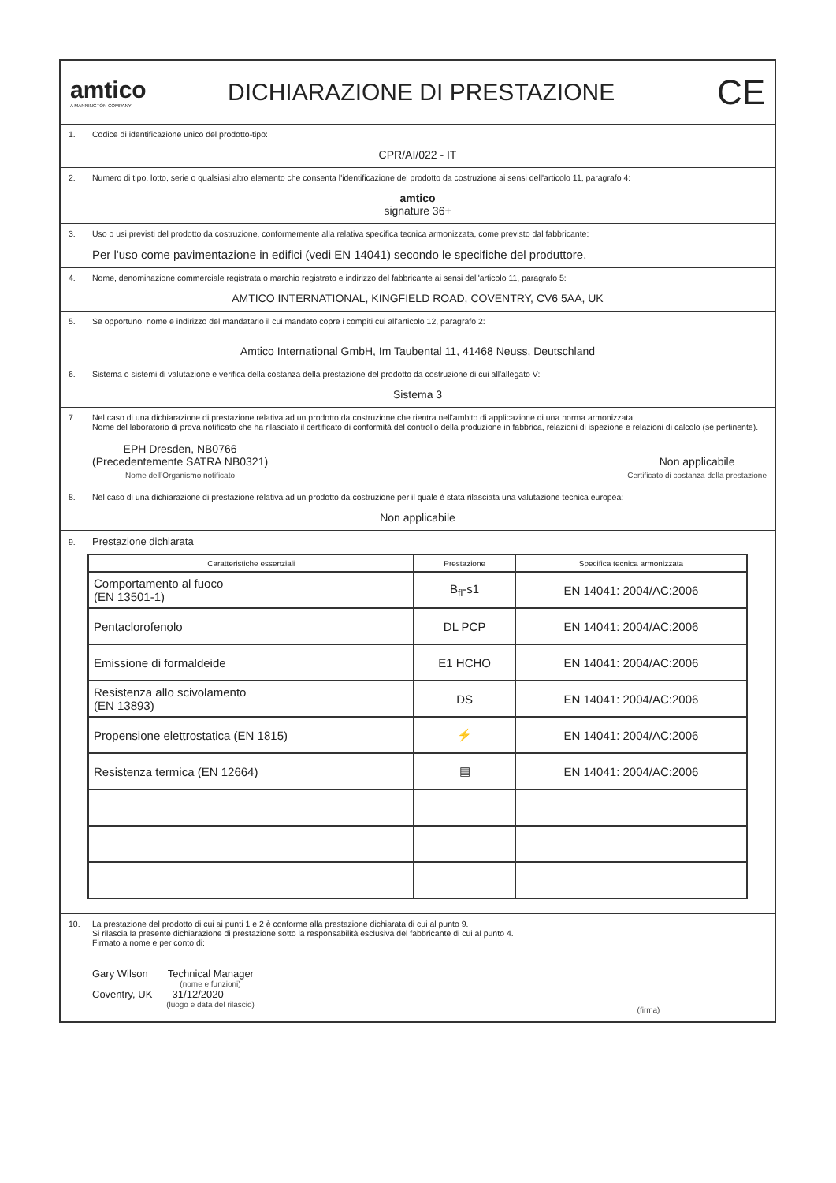amtico
A MANNINGTON COMPANY
DICHIARAZIONE DI PRESTAZIONE
CE
1. Codice di identificazione unico del prodotto-tipo:
CPR/AI/022 - IT
2. Numero di tipo, lotto, serie o qualsiasi altro elemento che consenta l'identificazione del prodotto da costruzione ai sensi dell'articolo 11, paragrafo 4:
amtico
signature 36+
3. Uso o usi previsti del prodotto da costruzione, conformemente alla relativa specifica tecnica armonizzata, come previsto dal fabbricante:
Per l'uso come pavimentazione in edifici (vedi EN 14041) secondo le specifiche del produttore.
4. Nome, denominazione commerciale registrata o marchio registrato e indirizzo del fabbricante ai sensi dell'articolo 11, paragrafo 5:
AMTICO INTERNATIONAL, KINGFIELD ROAD, COVENTRY, CV6 5AA, UK
5. Se opportuno, nome e indirizzo del mandatario il cui mandato copre i compiti cui all'articolo 12, paragrafo 2:
Amtico International GmbH, Im Taubental 11, 41468 Neuss, Deutschland
6. Sistema o sistemi di valutazione e verifica della costanza della prestazione del prodotto da costruzione di cui all'allegato V:
Sistema 3
7. Nel caso di una dichiarazione di prestazione relativa ad un prodotto da costruzione che rientra nell'ambito di applicazione di una norma armonizzata:
Nome del laboratorio di prova notificato che ha rilasciato il certificato di conformità del controllo della produzione in fabbrica, relazioni di ispezione e relazioni di calcolo (se pertinente).
EPH Dresden, NB0766
(Precedentemente SATRA NB0321)
Nome dell’Organismo notificato
Non applicabile
Certificato di costanza della prestazione
8. Nel caso di una dichiarazione di prestazione relativa ad un prodotto da costruzione per il quale è stata rilasciata una valutazione tecnica europea:
Non applicabile
9. Prestazione dichiarata
| Caratteristiche essenziali | Prestazione | Specifica tecnica armonizzata |
| --- | --- | --- |
| Comportamento al fuoco (EN 13501-1) | B<sub>fl</sub>-s1 | EN 14041: 2004/AC:2006 |
| Pentaclorofenolo | DL PCP | EN 14041: 2004/AC:2006 |
| Emissione di formaldeide | E1 HCHO | EN 14041: 2004/AC:2006 |
| Resistenza allo scivolamento (EN 13893) | DS | EN 14041: 2004/AC:2006 |
| Propensione elettrostatica (EN 1815) | ⚡ | EN 14041: 2004/AC:2006 |
| Resistenza termica (EN 12664) | ▤ | EN 14041: 2004/AC:2006 |
10. La prestazione del prodotto di cui ai punti 1 e 2 è conforme alla prestazione dichiarata di cui al punto 9.
Si rilascia la presente dichiarazione di prestazione sotto la responsabilità esclusiva del fabbricante di cui al punto 4.
Firmato a nome e per conto di:
Gary Wilson Technical Manager
(nome e funzioni)
Coventry, UK 31/12/2020
(luogo e data del rilascio)
(firma)